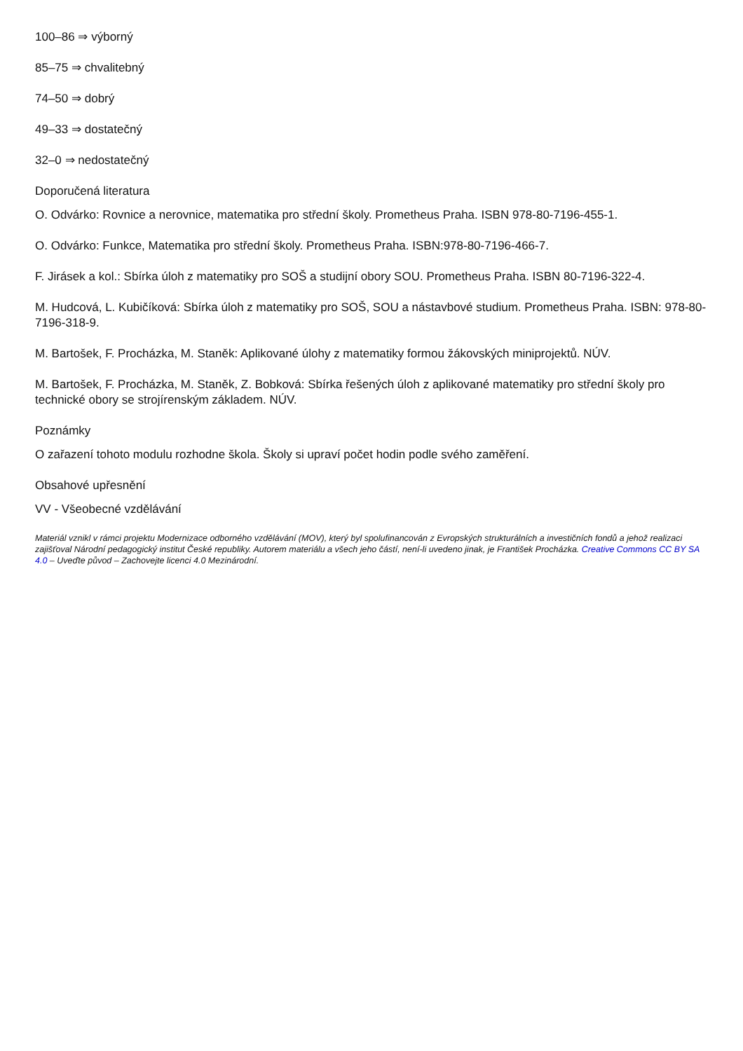100–86 ⇒ výborný
85–75 ⇒ chvalitebný
74–50 ⇒ dobrý
49–33 ⇒ dostatečný
32–0 ⇒ nedostatečný
Doporučená literatura
O. Odvárko: Rovnice a nerovnice, matematika pro střední školy. Prometheus Praha. ISBN 978-80-7196-455-1.
O. Odvárko: Funkce, Matematika pro střední školy. Prometheus Praha. ISBN:978-80-7196-466-7.
F. Jirásek a kol.: Sbírka úloh z matematiky pro SOŠ a studijní obory SOU. Prometheus Praha. ISBN 80-7196-322-4.
M. Hudcová, L. Kubičíková: Sbírka úloh z matematiky pro SOŠ, SOU a nástavbové studium. Prometheus Praha. ISBN: 978-80-7196-318-9.
M. Bartošek, F. Procházka, M. Staněk: Aplikované úlohy z matematiky formou žákovských miniprojektů. NÚV.
M. Bartošek, F. Procházka, M. Staněk, Z. Bobková: Sbírka řešených úloh z aplikované matematiky pro střední školy pro technické obory se strojírenským základem. NÚV.
Poznámky
O zařazení tohoto modulu rozhodne škola. Školy si upraví počet hodin podle svého zaměření.
Obsahové upřesnění
VV - Všeobecné vzdělávání
Materiál vznikl v rámci projektu Modernizace odborného vzdělávání (MOV), který byl spolufinancován z Evropských strukturálních a investičních fondů a jehož realizaci zajišťoval Národní pedagogický institut České republiky. Autorem materiálu a všech jeho částí, není-li uvedeno jinak, je František Procházka. Creative Commons CC BY SA 4.0 – Uveďte původ – Zachovejte licenci 4.0 Mezinárodní.